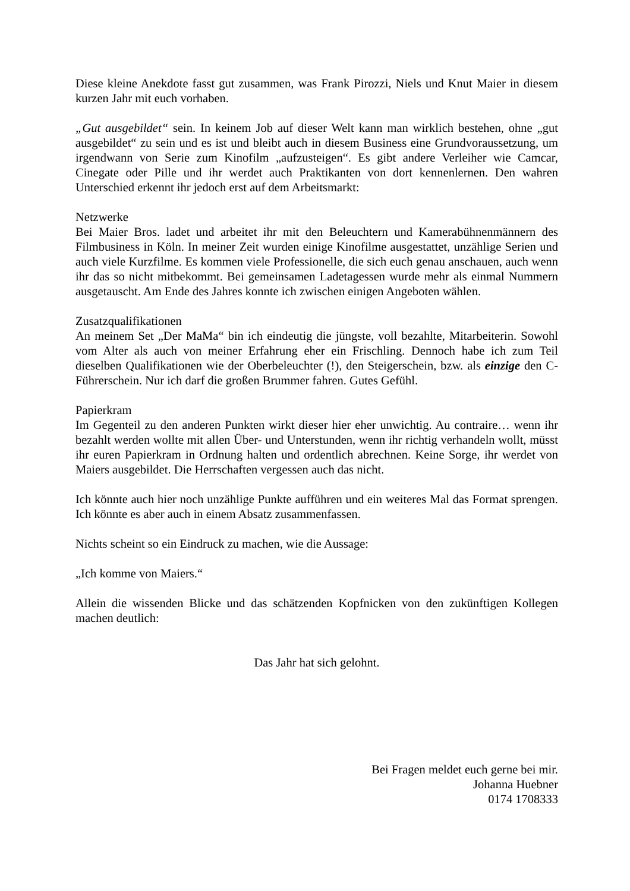Diese kleine Anekdote fasst gut zusammen, was Frank Pirozzi, Niels und Knut Maier in diesem kurzen Jahr mit euch vorhaben.
„Gut ausgebildet“ sein. In keinem Job auf dieser Welt kann man wirklich bestehen, ohne „gut ausgebildet“ zu sein und es ist und bleibt auch in diesem Business eine Grundvoraussetzung, um irgendwann von Serie zum Kinofilm „aufzusteigen“. Es gibt andere Verleiher wie Camcar, Cinegate oder Pille und ihr werdet auch Praktikanten von dort kennenlernen. Den wahren Unterschied erkennt ihr jedoch erst auf dem Arbeitsmarkt:
Netzwerke
Bei Maier Bros. ladet und arbeitet ihr mit den Beleuchtern und Kamerabühnenmännern des Filmbusiness in Köln. In meiner Zeit wurden einige Kinofilme ausgestattet, unzählige Serien und auch viele Kurzfilme. Es kommen viele Professionelle, die sich euch genau anschauen, auch wenn ihr das so nicht mitbekommt. Bei gemeinsamen Ladetagessen wurde mehr als einmal Nummern ausgetauscht. Am Ende des Jahres konnte ich zwischen einigen Angeboten wählen.
Zusatzqualifikationen
An meinem Set „Der MaMa“ bin ich eindeutig die jüngste, voll bezahlte, Mitarbeiterin. Sowohl vom Alter als auch von meiner Erfahrung eher ein Frischling. Dennoch habe ich zum Teil dieselben Qualifikationen wie der Oberbeleuchter (!), den Steigerschein, bzw. als einzige den C-Führerschein. Nur ich darf die großen Brummer fahren. Gutes Gefühl.
Papierkram
Im Gegenteil zu den anderen Punkten wirkt dieser hier eher unwichtig. Au contraire… wenn ihr bezahlt werden wollte mit allen Über- und Unterstunden, wenn ihr richtig verhandeln wollt, müsst ihr euren Papierkram in Ordnung halten und ordentlich abrechnen. Keine Sorge, ihr werdet von Maiers ausgebildet. Die Herrschaften vergessen auch das nicht.
Ich könnte auch hier noch unzählige Punkte aufführen und ein weiteres Mal das Format sprengen. Ich könnte es aber auch in einem Absatz zusammenfassen.
Nichts scheint so ein Eindruck zu machen, wie die Aussage:
„Ich komme von Maiers.“
Allein die wissenden Blicke und das schätzenden Kopfnicken von den zukünftigen Kollegen machen deutlich:
Das Jahr hat sich gelohnt.
Bei Fragen meldet euch gerne bei mir.
Johanna Huebner
0174 1708333